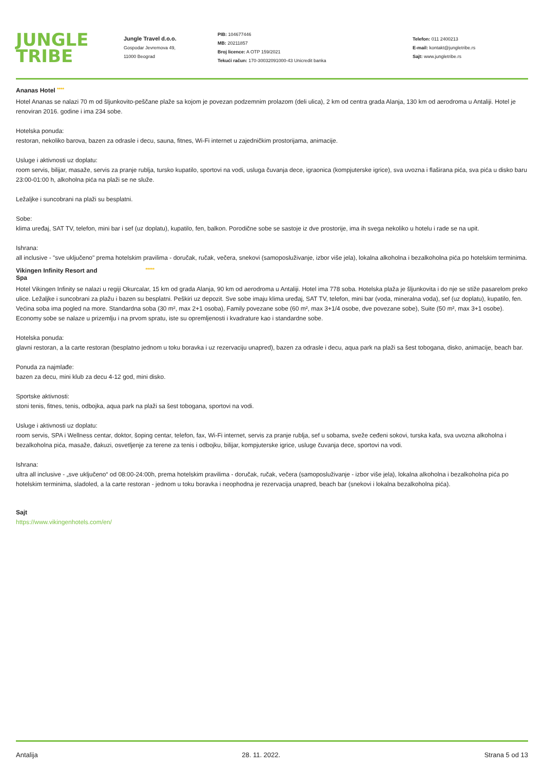JUNGLE
TRIBE
Jungle Travel d.o.o.
Gospodar Jevremova 49,
11000 Beograd
PIB: 104677446
MB: 20211857
Broj licence: A OTP 159/2021
Tekući račun: 170-30032091000-43 Unicredit banka
Telefon: 011 2400213
E-mail: kontakt@jungletribe.rs
Sajt: www.jungletribe.rs
Ananas Hotel ****
Hotel Ananas se nalazi 70 m od šljunkovito-peščane plaže sa kojom je povezan podzemnim prolazom (deli ulica), 2 km od centra grada Alanja, 130 km od aerodroma u Antaliji. Hotel je renoviran 2016. godine i ima 234 sobe.
Hotelska ponuda:
restoran, nekoliko barova, bazen za odrasle i decu, sauna, fitnes, Wi-Fi internet u zajedničkim prostorijama, animacije.
Usluge i aktivnosti uz doplatu:
room servis, bilijar, masaže, servis za pranje rublja, tursko kupatilo, sportovi na vodi, usluga čuvanja dece, igraonica (kompjuterske igrice), sva uvozna i flaširana pića, sva pića u disko baru 23:00-01:00 h, alkoholna pića na plaži se ne služe.
Ležaljke i suncobrani na plaži su besplatni.
Sobe:
klima uređaj, SAT TV, telefon, mini bar i sef (uz doplatu), kupatilo, fen, balkon. Porodične sobe se sastoje iz dve prostorije, ima ih svega nekoliko u hotelu i rade se na upit.
Ishrana:
all inclusive - "sve uključeno" prema hotelskim pravilima - doručak, ručak, večera, snekovi (samoposluživanje, izbor više jela), lokalna alkoholna i bezalkoholna pića po hotelskim terminima.
Vikingen Infinity Resort and
Spa *****
Hotel Vikingen Infinity se nalazi u regiji Okurcalar, 15 km od grada Alanja, 90 km od aerodroma u Antaliji. Hotel ima 778 soba. Hotelska plaža je šljunkovita i do nje se stiže pasarelom preko ulice. Ležaljke i suncobrani za plažu i bazen su besplatni. Peškiri uz depozit. Sve sobe imaju klima uređaj, SAT TV, telefon, mini bar (voda, mineralna voda), sef (uz doplatu), kupatilo, fen. Većina soba ima pogled na more. Standardna soba (30 m², max 2+1 osoba), Family povezane sobe (60 m², max 3+1/4 osobe, dve povezane sobe), Suite (50 m², max 3+1 osobe). Economy sobe se nalaze u prizemlju i na prvom spratu, iste su opremljenosti i kvadrature kao i standardne sobe.
Hotelska ponuda:
glavni restoran, a la carte restoran (besplatno jednom u toku boravka i uz rezervaciju unapred), bazen za odrasle i decu, aqua park na plaži sa šest tobogana, disko, animacije, beach bar.
Ponuda za najmlađe:
bazen za decu, mini klub za decu 4-12 god, mini disko.
Sportske aktivnosti:
stoni tenis, fitnes, tenis, odbojka, aqua park na plaži sa šest tobogana, sportovi na vodi.
Usluge i aktivnosti uz doplatu:
room servis, SPA i Wellness centar, doktor, šoping centar, telefon, fax, Wi-Fi internet, servis za pranje rublja, sef u sobama, sveže ceđeni sokovi, turska kafa, sva uvozna alkoholna i bezalkoholna pića, masaže, đakuzi, osvetljenje za terene za tenis i odbojku, bilijar, kompjuterske igrice, usluge čuvanja dece, sportovi na vodi.
Ishrana:
ultra all inclusive - „sve uključeno“ od 08:00-24:00h, prema hotelskim pravilima - doručak, ručak, večera (samoposluživanje - izbor više jela), lokalna alkoholna i bezalkoholna pića po hotelskim terminima, sladoled, a la carte restoran - jednom u toku boravka i neophodna je rezervacija unapred, beach bar (snekovi i lokalna bezalkoholna pića).
Sajt
https://www.vikingenhotels.com/en/
Antalija 28. 11. 2022. Strana 5 od 13